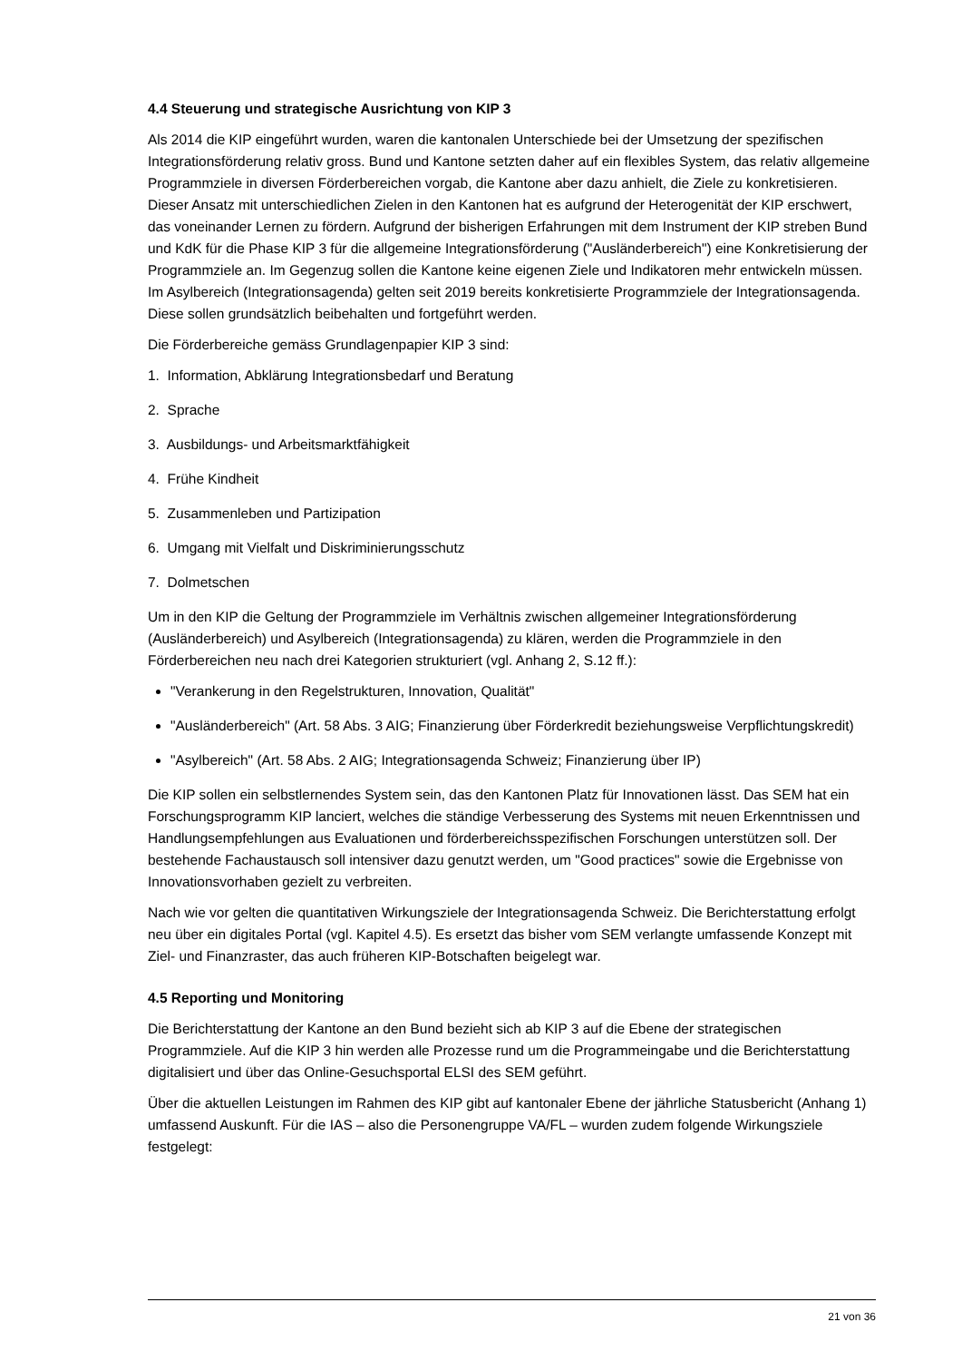4.4 Steuerung und strategische Ausrichtung von KIP 3
Als 2014 die KIP eingeführt wurden, waren die kantonalen Unterschiede bei der Umsetzung der spezifischen Integrationsförderung relativ gross. Bund und Kantone setzten daher auf ein flexibles System, das relativ allgemeine Programmziele in diversen Förderbereichen vorgab, die Kantone aber dazu anhielt, die Ziele zu konkretisieren. Dieser Ansatz mit unterschiedlichen Zielen in den Kantonen hat es aufgrund der Heterogenität der KIP erschwert, das voneinander Lernen zu fördern. Aufgrund der bisherigen Erfahrungen mit dem Instrument der KIP streben Bund und KdK für die Phase KIP 3 für die allgemeine Integrationsförderung ("Ausländerbereich") eine Konkretisierung der Programmziele an. Im Gegenzug sollen die Kantone keine eigenen Ziele und Indikatoren mehr entwickeln müssen. Im Asylbereich (Integrationsagenda) gelten seit 2019 bereits konkretisierte Programmziele der Integrationsagenda. Diese sollen grundsätzlich beibehalten und fortgeführt werden.
Die Förderbereiche gemäss Grundlagenpapier KIP 3 sind:
1. Information, Abklärung Integrationsbedarf und Beratung
2. Sprache
3. Ausbildungs- und Arbeitsmarktfähigkeit
4. Frühe Kindheit
5. Zusammenleben und Partizipation
6. Umgang mit Vielfalt und Diskriminierungsschutz
7. Dolmetschen
Um in den KIP die Geltung der Programmziele im Verhältnis zwischen allgemeiner Integrationsförderung (Ausländerbereich) und Asylbereich (Integrationsagenda) zu klären, werden die Programmziele in den Förderbereichen neu nach drei Kategorien strukturiert (vgl. Anhang 2, S.12 ff.):
"Verankerung in den Regelstrukturen, Innovation, Qualität"
"Ausländerbereich" (Art. 58 Abs. 3 AIG; Finanzierung über Förderkredit beziehungsweise Verpflichtungskredit)
"Asylbereich" (Art. 58 Abs. 2 AIG; Integrationsagenda Schweiz; Finanzierung über IP)
Die KIP sollen ein selbstlernendes System sein, das den Kantonen Platz für Innovationen lässt. Das SEM hat ein Forschungsprogramm KIP lanciert, welches die ständige Verbesserung des Systems mit neuen Erkenntnissen und Handlungsempfehlungen aus Evaluationen und förderbereichsspezifischen Forschungen unterstützen soll. Der bestehende Fachaustausch soll intensiver dazu genutzt werden, um "Good practices" sowie die Ergebnisse von Innovationsvorhaben gezielt zu verbreiten.
Nach wie vor gelten die quantitativen Wirkungsziele der Integrationsagenda Schweiz. Die Berichterstattung erfolgt neu über ein digitales Portal (vgl. Kapitel 4.5). Es ersetzt das bisher vom SEM verlangte umfassende Konzept mit Ziel- und Finanzraster, das auch früheren KIP-Botschaften beigelegt war.
4.5 Reporting und Monitoring
Die Berichterstattung der Kantone an den Bund bezieht sich ab KIP 3 auf die Ebene der strategischen Programmziele. Auf die KIP 3 hin werden alle Prozesse rund um die Programmeingabe und die Berichterstattung digitalisiert und über das Online-Gesuchsportal ELSI des SEM geführt.
Über die aktuellen Leistungen im Rahmen des KIP gibt auf kantonaler Ebene der jährliche Statusbericht (Anhang 1) umfassend Auskunft. Für die IAS – also die Personengruppe VA/FL – wurden zudem folgende Wirkungsziele festgelegt:
21 von 36